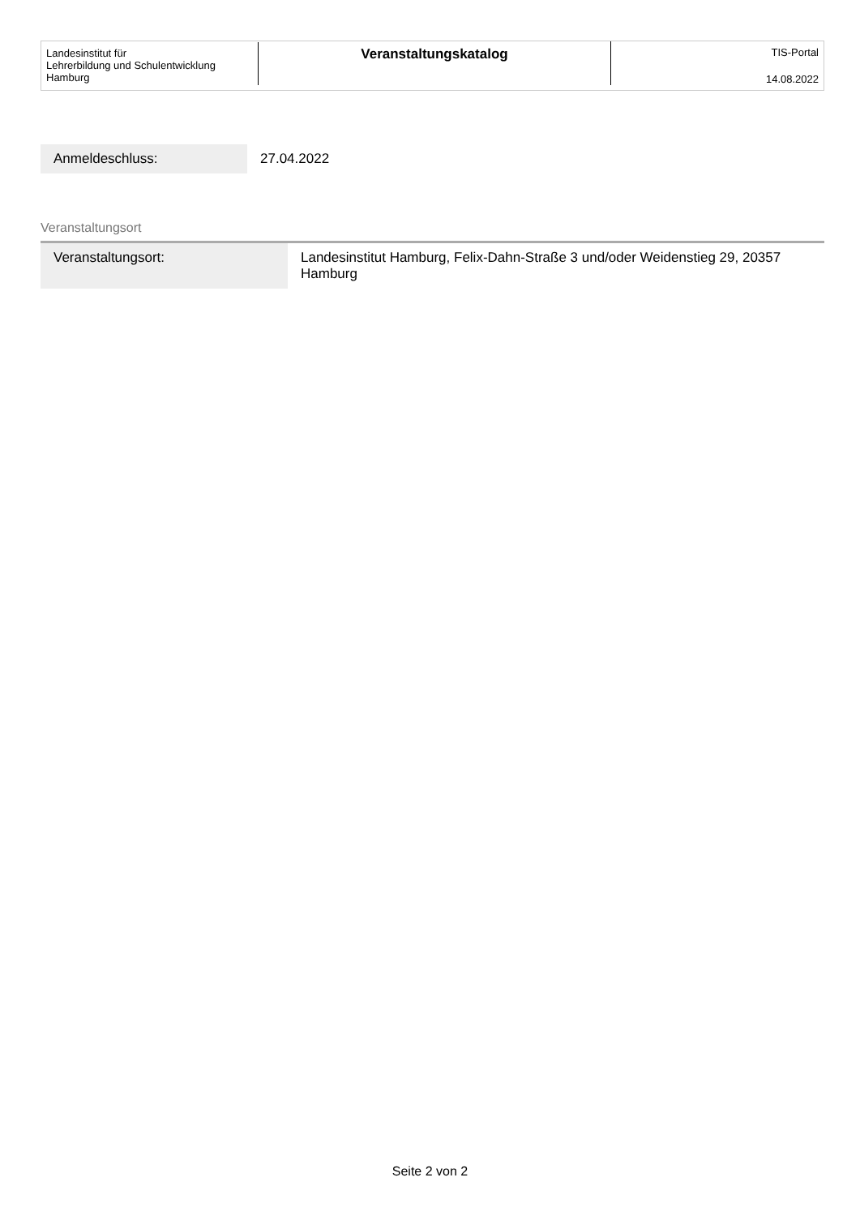Landesinstitut für
Lehrerbildung und Schulentwicklung
Hamburg
Veranstaltungskatalog
TIS-Portal
14.08.2022
| Anmeldeschluss: | 27.04.2022 |
Veranstaltungsort
| Veranstaltungsort: | Landesinstitut Hamburg, Felix-Dahn-Straße 3 und/oder Weidenstieg 29, 20357 Hamburg |
Seite 2 von 2